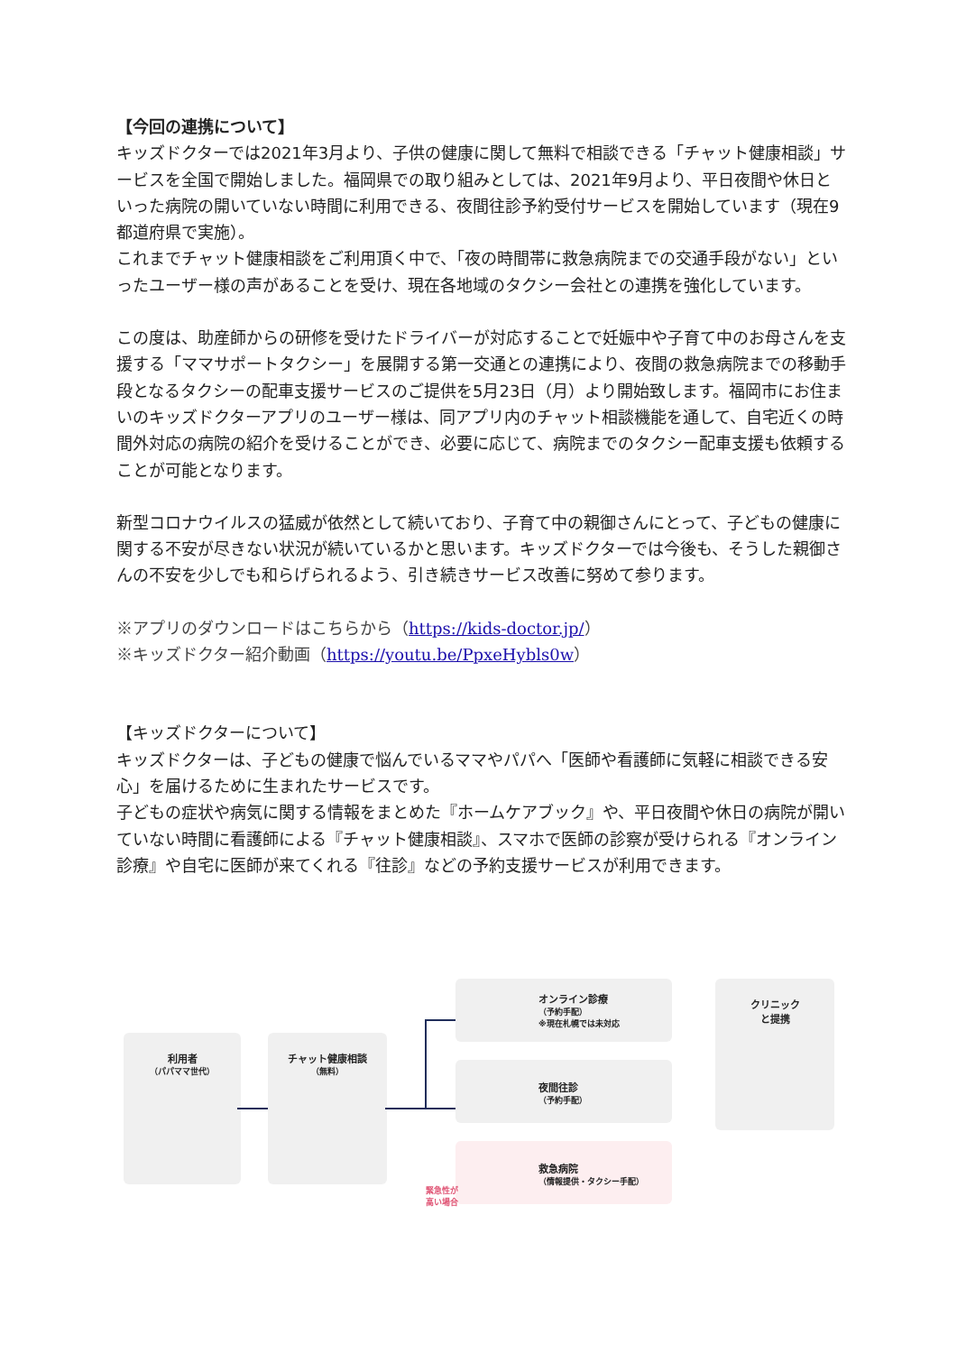【今回の連携について】
キッズドクターでは2021年3月より、子供の健康に関して無料で相談できる「チャット健康相談」サービスを全国で開始しました。福岡県での取り組みとしては、2021年9月より、平日夜間や休日といった病院の開いていない時間に利用できる、夜間往診予約受付サービスを開始しています（現在9都道府県で実施）。
これまでチャット健康相談をご利用頂く中で、「夜の時間帯に救急病院までの交通手段がない」といったユーザー様の声があることを受け、現在各地域のタクシー会社との連携を強化しています。
この度は、助産師からの研修を受けたドライバーが対応することで妊娠中や子育て中のお母さんを支援する「ママサポートタクシー」を展開する第一交通との連携により、夜間の救急病院までの移動手段となるタクシーの配車支援サービスのご提供を5月23日（月）より開始致します。福岡市にお住まいのキッズドクターアプリのユーザー様は、同アプリ内のチャット相談機能を通して、自宅近くの時間外対応の病院の紹介を受けることができ、必要に応じて、病院までのタクシー配車支援も依頼することが可能となります。
新型コロナウイルスの猛威が依然として続いており、子育て中の親御さんにとって、子どもの健康に関する不安が尽きない状況が続いているかと思います。キッズドクターでは今後も、そうした親御さんの不安を少しでも和らげられるよう、引き続きサービス改善に努めて参ります。
※アプリのダウンロードはこちらから（https://kids-doctor.jp/）
※キッズドクター紹介動画（https://youtu.be/PpxeHybls0w）
【キッズドクターについて】
キッズドクターは、子どもの健康で悩んでいるママやパパへ「医師や看護師に気軽に相談できる安心」を届けるために生まれたサービスです。
子どもの症状や病気に関する情報をまとめた『ホームケアブック』や、平日夜間や休日の病院が開いていない時間に看護師による『チャット健康相談』、スマホで医師の診察が受けられる『オンライン診療』や自宅に医師が来てくれる『往診』などの予約支援サービスが利用できます。
利用者
（パパママ世代）
チャット健康相談
（無料）
オンライン診療
（予約手配）
※現在札幌では未対応
夜間往診
（予約手配）
救急病院
（情報提供・タクシー手配）
緊急性が
高い場合
クリニック
と提携